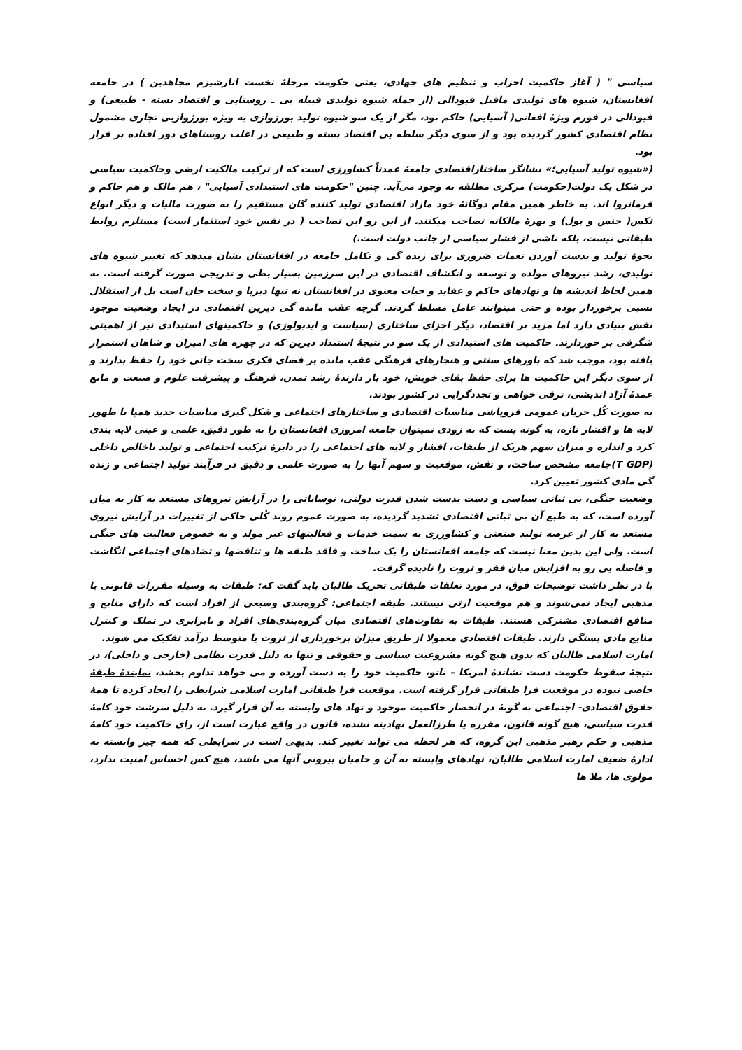سیاسی " ( آغاز حاکمیت احزاب و تنظیم های جهادی، یعنی حکومت مرحلهٔ نخست انارشیزم مجاهدین ) در جامعه افغانستان، شیوه های تولیدی ماقبل فیودالی (از جمله شیوه تولیدی قبیله یی ـ روستایی و اقتصاد بسته - طبیعی) و فیودالی در فورم ویژهٔ افغانی( آسیایی) حاکم بود، مگر از یک سو شیوه تولید بورژوازی به ویژه بورژوازیی تجاری مشمول نظام اقتصادی کشور گردیده بود و از سوی دیگر سلطه یی اقتصاد بسته و طبیعی در اغلب روستاهای دور افتاده بر قرار بود.
(«شیوه تولید آسیایی؛» نشانگر ساختاراقتصادی جامعهٔ عمدتاً کشاورزی است که از ترکیب مالکیت ارضی وحاکمیت سیاسی در شکل یک دولت(حکومت) مرکزی مطلقه به وجود می‌آید. چنین "حکومت های استبدادی آسیایی" ، هم مالک و هم حاکم و فرمانروا اند. به خاطر همین مقام دوگانهٔ خود مازاد اقتصادی تولید کننده گان مستقیم را به صورت مالیات و دیگر انواع تکس( جنس و پول) و بهرهٔ مالکانه تصاحب میکنند. از این رو این تصاحب ( در نفس خود استثمار است) مستلزم روابط طبقاتی نیست، بلکه ناشی از فشار سیاسی از جانب دولت است.)
نحوهٔ تولید و بدست آوردن نعمات ضروری برای زنده گی و تکامل جامعه در افغانستان نشان میدهد که تغییر شیوه های تولیدی، رشد نیروهای مولده و توسعه و انکشاف اقتصادی در این سرزمین بسیار بطی و تدریجی صورت گرفته است. به همین لحاظ اندیشه ها و نهادهای حاکم و عقاید و حیات معنوی در افغانستان نه تنها دیرپا و سخت جان است بل از استقلال نسبی برخوردار بوده و حتی میتوانند عامل مسلط گردند. گرچه عقب مانده گی دیرین اقتصادی در ایجاد وضعیت موجود نقش بنیادی دارد اما مزید بر اقتصاد، دیگر اجزای ساختاری (سیاست و ایدیولوژی) و حاکمیتهای استبدادی نیز از اهمیتی شگرفی بر خوردارند. حاکمیت های استبدادی از یک سو در نتیجهٔ استبداد دیرین که در چهره های امیران و شاهان استمرار یافته بود، موجب شد که باورهای سنتی و هنجارهای فرهنگی عقب مانده بر فضای فکری سخت جانی خود را حفظ بدارند و از سوی دیگر این حاکمیت ها برای حفظ بقای خویش، خود باز دارندهٔ رشد تمدن، فرهنگ و پیشرفت علوم و صنعت و مانع عمدهٔ آزاد اندیشی، ترقی خواهی و تجددگرایی در کشور بودند.
به صورت کُل جریان عمومی فروپاشی مناسبات اقتصادی و ساختارهای اجتماعی و شکل گیری مناسبات جدید همپا با ظهور لایه ها و اقشار تازه، به گونه یست که به زودی نمیتوان جامعه امروزی افغانستان را به طور دقیق، علمی و عینی لایه بندی کرد و انداره و میزان سهم هریک از طبقات، اقشار و لایه های اجتماعی را در دایرهٔ ترکیب اجتماعی و تولید ناخالص داخلی (T GDP)جامعه مشخص ساخت، و نقش، موقعیت و سهم آنها را به صورت علمی و دقیق در فرآیند تولید اجتماعی و زنده گی مادی کشور تعیین کرد.
وضعیت جنگی، بی ثباتی سیاسی و دست بدست شدن قدرت دولتی، نوساناتی را در آرایش نیروهای مستعد به کار به میان آورده است، که به طبع آن بی ثباتی اقتصادی تشدید گردیده، به صورت عموم روند کُلی حاکی از تغییرات در آرایش نیروی مستعد به کار از عرصه تولید صنعتی و کشاورزی به سمت خدمات و فعالیتهای غیر مولد و به خصوص فعالیت های جنگی است. ولی این بدین معنا نیست که جامعه افغانستان را یک ساخت و فاقد طبقه ها و تناقضها و تضادهای اجتماعی انگاشت و فاصله یی رو به افزایش میان فقر و ثروت را نادیده گرفت.
با در نظر داشت توضیحات فوق، در مورد تعلقات طبقاتی تحریک طالبان باید گفت که: طبقات به وسیله مقررات قانونی یا مذهبی ایجاد نمی‌شوند و هم موقعیت ارثی نیستند. طبقه اجتماعی: گروه‌بندی وسیعی از افراد است که دارای منابع و منافع اقتصادی مشترکی هستند. طبقات به تفاوت‌های اقتصادی میان گروه‌بندی‌های افراد و نابرابری در تملک و کنترل منابع مادی بستگی دارند. طبقات اقتصادی معمولا از طریق میزان برخورداری از ثروت یا متوسط درآمد تفکیک می شوند.
امارت اسلامی طالبان که بدون هیچ گونه مشروعیت سیاسی و حقوقی و تنها به دلیل قدرت نظامی (خارجی و داخلی)، در نتیجهٔ سقوط حکومت دست نشاندهٔ امریکا – ناتو، حاکمیت خود را به دست آورده و می خواهد تداوم بخشد، نمایندهٔ طبقهٔ خاصی نبوده در موقعیت فرا طبقاتی قرار گرفته است. موقعیت فرا طبقاتی امارت اسلامی شرایطی را ایجاد کرده تا همهٔ حقوق اقتصادی- اجتماعی به گونهٔ در انحصار حاکمیت موجود و نهاد های وابسته به آن قرار گیرد. به دلیل سرشت خود کامهٔ قدرت سیاسی، هیچ گونه قانون، مقرره یا طرزالعمل نهادینه نشده، قانون در واقع عبارت است از، رای حاکمیت خود کامهٔ مذهبی و حکم رهبر مذهبی این گروه، که هر لحظه می تواند تغییر کند. بدیهی است در شرایطی که همه چیز وابسته به ادارهٔ ضعیف امارت اسلامی طالبان، نهادهای وابسته به آن و حامیان بیرونی آنها می باشد، هیچ کس احساس امنیت ندارد، مولوی ها، ملا ها